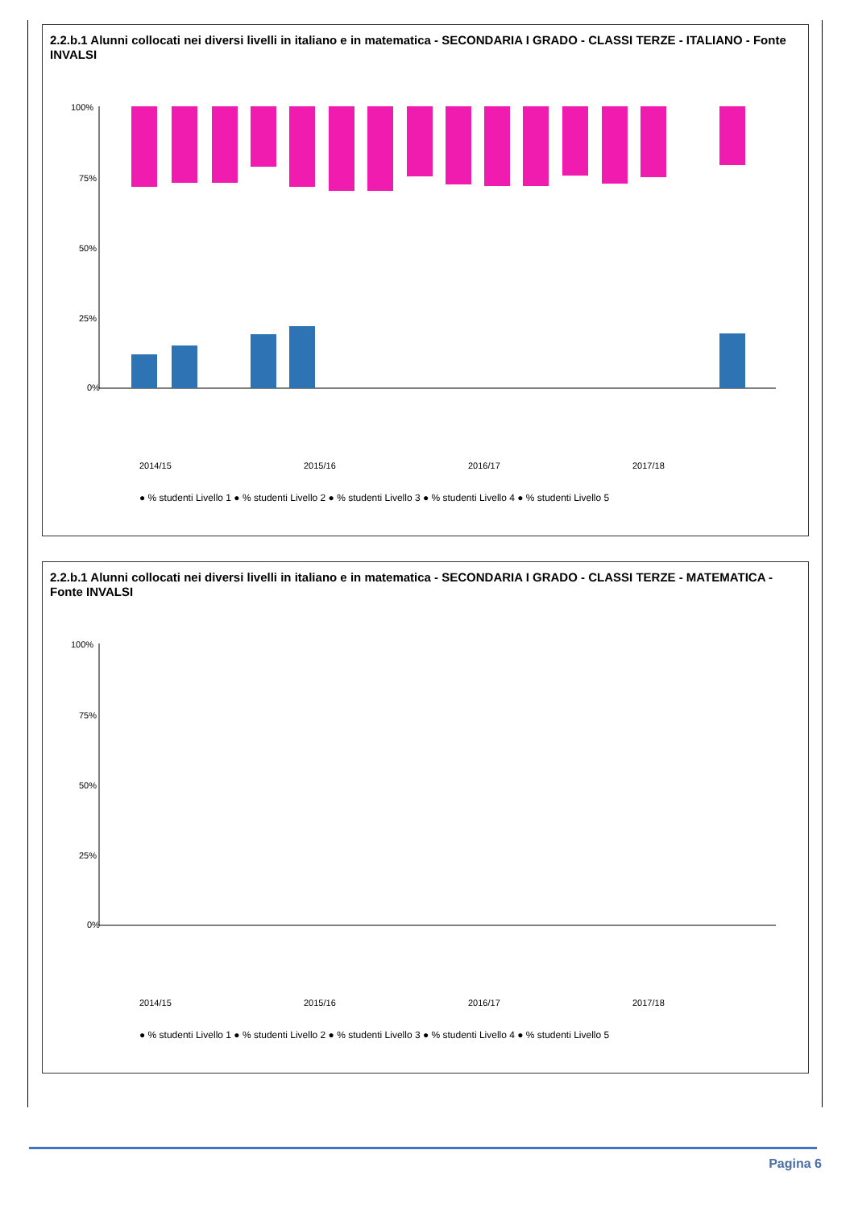2.2.b.1 Alunni collocati nei diversi livelli in italiano e in matematica - SECONDARIA I GRADO - CLASSI TERZE - ITALIANO - Fonte INVALSI
100%
75%
50%
25%
0%
2014/15
2015/16
2016/17
2017/18
● % studenti Livello 1 ● % studenti Livello 2 ● % studenti Livello 3 ● % studenti Livello 4 ● % studenti Livello 5
2.2.b.1 Alunni collocati nei diversi livelli in italiano e in matematica - SECONDARIA I GRADO - CLASSI TERZE - MATEMATICA - Fonte INVALSI
100%
75%
50%
25%
0%
2014/15
2015/16
2016/17
2017/18
● % studenti Livello 1 ● % studenti Livello 2 ● % studenti Livello 3 ● % studenti Livello 4 ● % studenti Livello 5
Pagina 6